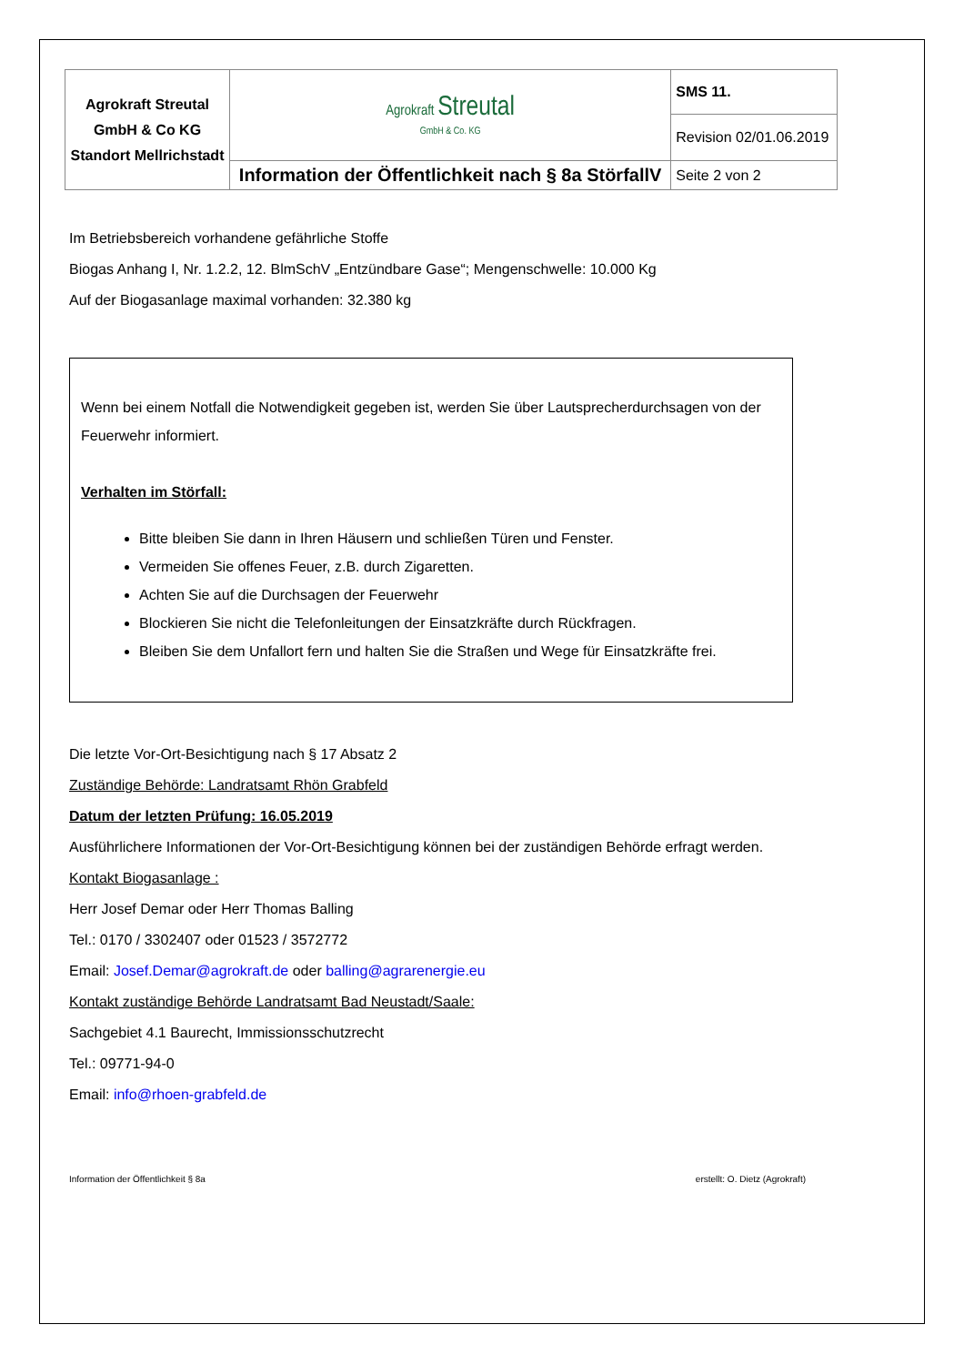| Agrokraft Streutal GmbH & Co KG Standort Mellrichstadt | Agrokraft Streutal GmbH & Co. KG | SMS 11. |
| | | Revision 02/01.06.2019 |
| | Information der Öffentlichkeit nach § 8a StörfallV | Seite 2 von 2 |
Im Betriebsbereich vorhandene gefährliche Stoffe
Biogas Anhang I, Nr. 1.2.2, 12. BlmSchV „Entzündbare Gase“; Mengenschwelle: 10.000 Kg
Auf der Biogasanlage maximal vorhanden: 32.380 kg
Wenn bei einem Notfall die Notwendigkeit gegeben ist, werden Sie über Lautsprecherdurchsagen von der Feuerwehr informiert.
Verhalten im Störfall:
Bitte bleiben Sie dann in Ihren Häusern und schließen Türen und Fenster.
Vermeiden Sie offenes Feuer, z.B. durch Zigaretten.
Achten Sie auf die Durchsagen der Feuerwehr
Blockieren Sie nicht die Telefonleitungen der Einsatzkräfte durch Rückfragen.
Bleiben Sie dem Unfallort fern und halten Sie die Straßen und Wege für Einsatzkräfte frei.
Die letzte Vor-Ort-Besichtigung nach § 17 Absatz 2
Zuständige Behörde: Landratsamt Rhön Grabfeld
Datum der letzten Prüfung: 16.05.2019
Ausführlichere Informationen der Vor-Ort-Besichtigung können bei der zuständigen Behörde erfragt werden.
Kontakt Biogasanlage :
Herr Josef Demar oder Herr Thomas Balling
Tel.: 0170 / 3302407 oder 01523 / 3572772
Email: Josef.Demar@agrokraft.de oder balling@agrarenergie.eu
Kontakt zuständige Behörde Landratsamt Bad Neustadt/Saale:
Sachgebiet 4.1 Baurecht, Immissionsschutzrecht
Tel.: 09771-94-0
Email: info@rhoen-grabfeld.de
Information der Öffentlichkeit § 8a erstellt: O. Dietz (Agrokraft)